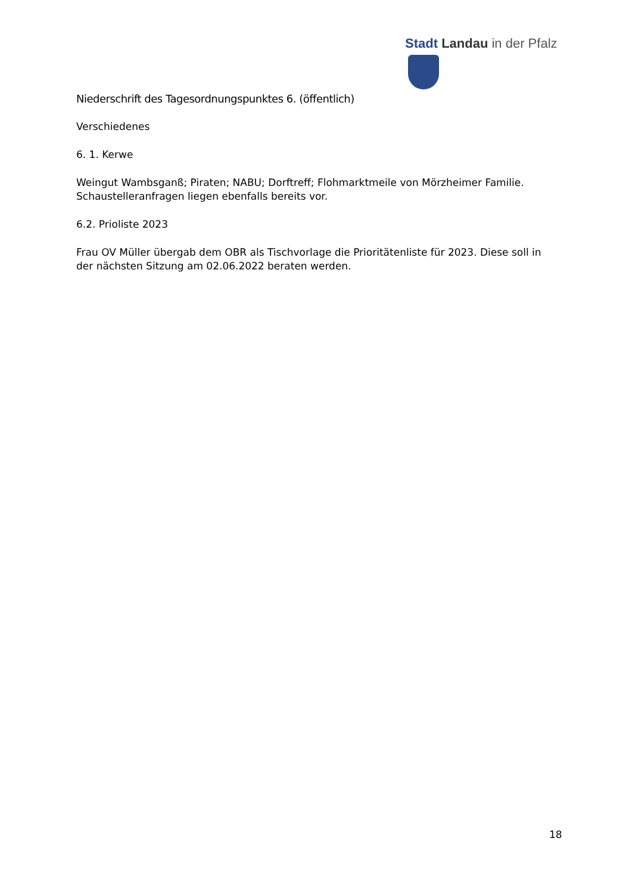Stadt Landau in der Pfalz
Niederschrift des Tagesordnungspunktes 6. (öffentlich)
Verschiedenes
6. 1. Kerwe
Weingut Wambsganß; Piraten; NABU; Dorftreff; Flohmarktmeile von Mörzheimer Familie.
Schaustelleranfragen liegen ebenfalls bereits vor.
6.2. Prioliste 2023
Frau OV Müller übergab dem OBR als Tischvorlage die Prioritätenliste für 2023. Diese soll in der nächsten Sitzung am 02.06.2022 beraten werden.
18